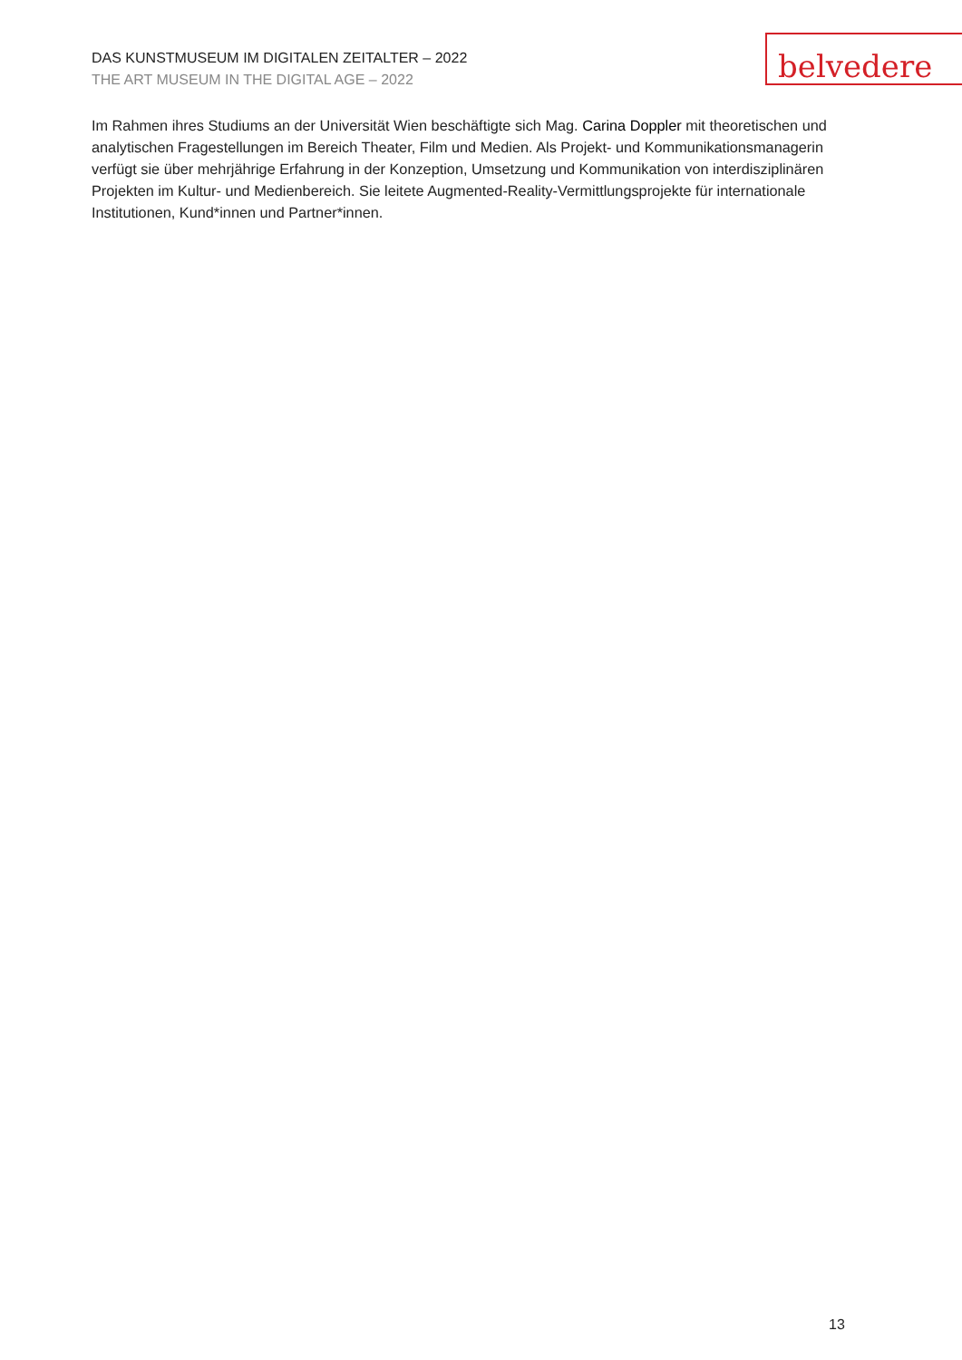DAS KUNSTMUSEUM IM DIGITALEN ZEITALTER – 2022
THE ART MUSEUM IN THE DIGITAL AGE – 2022
belvedere
Im Rahmen ihres Studiums an der Universität Wien beschäftigte sich Mag. Carina Doppler mit theoretischen und analytischen Fragestellungen im Bereich Theater, Film und Medien. Als Projekt- und Kommunikationsmanagerin verfügt sie über mehrjährige Erfahrung in der Konzeption, Umsetzung und Kommunikation von interdisziplinären Projekten im Kultur- und Medienbereich. Sie leitete Augmented-Reality-Vermittlungsprojekte für internationale Institutionen, Kund*innen und Partner*innen.
13